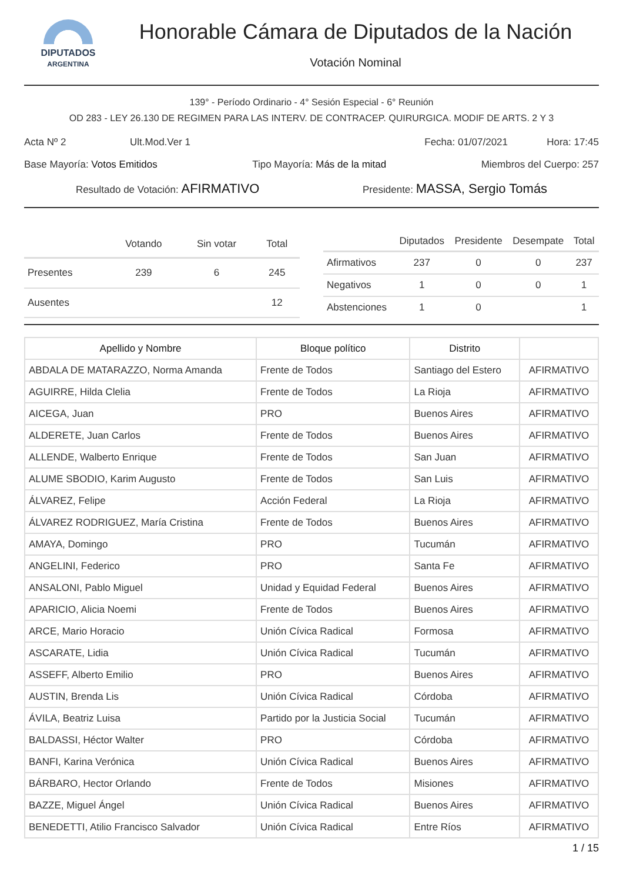DIPUTADOS
ARGENTINA
Honorable Cámara de Diputados de la Nación
Votación Nominal
139° - Período Ordinario - 4° Sesión Especial - 6° Reunión
OD 283 - LEY 26.130 DE REGIMEN PARA LAS INTERV. DE CONTRACEP. QUIRURGICA. MODIF DE ARTS. 2 Y 3
Acta Nº 2 Ult.Mod.Ver 1 Fecha: 01/07/2021 Hora: 17:45
Base Mayoría: Votos Emitidos Tipo Mayoría: Más de la mitad Miembros del Cuerpo: 257
Resultado de Votación: AFIRMATIVO Presidente: MASSA, Sergio Tomás
| | Votando | Sin votar | Total |
| --- | --- | --- | --- |
| Presentes | 239 | 6 | 245 |
| Ausentes | | | 12 |
| | Diputados | Presidente | Desempate | Total |
| --- | --- | --- | --- | --- |
| Afirmativos | 237 | 0 | 0 | 237 |
| Negativos | 1 | 0 | 0 | 1 |
| Abstenciones | 1 | 0 | | 1 |
| Apellido y Nombre | Bloque político | Distrito | |
| --- | --- | --- | --- |
| ABDALA DE MATARAZZO, Norma Amanda | Frente de Todos | Santiago del Estero | AFIRMATIVO |
| AGUIRRE, Hilda Clelia | Frente de Todos | La Rioja | AFIRMATIVO |
| AICEGA, Juan | PRO | Buenos Aires | AFIRMATIVO |
| ALDERETE, Juan Carlos | Frente de Todos | Buenos Aires | AFIRMATIVO |
| ALLENDE, Walberto Enrique | Frente de Todos | San Juan | AFIRMATIVO |
| ALUME SBODIO, Karim Augusto | Frente de Todos | San Luis | AFIRMATIVO |
| ÁLVAREZ, Felipe | Acción Federal | La Rioja | AFIRMATIVO |
| ÁLVAREZ RODRIGUEZ, María Cristina | Frente de Todos | Buenos Aires | AFIRMATIVO |
| AMAYA, Domingo | PRO | Tucumán | AFIRMATIVO |
| ANGELINI, Federico | PRO | Santa Fe | AFIRMATIVO |
| ANSALONI, Pablo Miguel | Unidad y Equidad Federal | Buenos Aires | AFIRMATIVO |
| APARICIO, Alicia Noemi | Frente de Todos | Buenos Aires | AFIRMATIVO |
| ARCE, Mario Horacio | Unión Cívica Radical | Formosa | AFIRMATIVO |
| ASCARATE, Lidia | Unión Cívica Radical | Tucumán | AFIRMATIVO |
| ASSEFF, Alberto Emilio | PRO | Buenos Aires | AFIRMATIVO |
| AUSTIN, Brenda Lis | Unión Cívica Radical | Córdoba | AFIRMATIVO |
| ÁVILA, Beatriz Luisa | Partido por la Justicia Social | Tucumán | AFIRMATIVO |
| BALDASSI, Héctor Walter | PRO | Córdoba | AFIRMATIVO |
| BANFI, Karina Verónica | Unión Cívica Radical | Buenos Aires | AFIRMATIVO |
| BÁRBARO, Hector Orlando | Frente de Todos | Misiones | AFIRMATIVO |
| BAZZE, Miguel Ángel | Unión Cívica Radical | Buenos Aires | AFIRMATIVO |
| BENEDETTI, Atilio Francisco Salvador | Unión Cívica Radical | Entre Ríos | AFIRMATIVO |
1 / 15